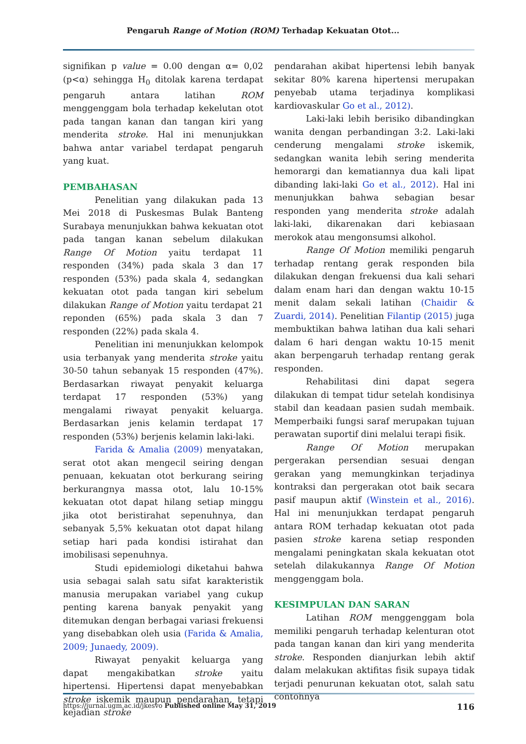Pengaruh Range of Motion (ROM) Terhadap Kekuatan Otot...
signifikan p value = 0.00 dengan α= 0,02 (p<α) sehingga H<sub>0</sub> ditolak karena terdapat pengaruh antara latihan ROM menggenggam bola terhadap kekelutan otot pada tangan kanan dan tangan kiri yang menderita stroke. Hal ini menunjukkan bahwa antar variabel terdapat pengaruh yang kuat.
PEMBAHASAN
Penelitian yang dilakukan pada 13 Mei 2018 di Puskesmas Bulak Banteng Surabaya menunjukkan bahwa kekuatan otot pada tangan kanan sebelum dilakukan Range Of Motion yaitu terdapat 11 responden (34%) pada skala 3 dan 17 responden (53%) pada skala 4, sedangkan kekuatan otot pada tangan kiri sebelum dilakukan Range of Motion yaitu terdapat 21 reponden (65%) pada skala 3 dan 7 responden (22%) pada skala 4.
Penelitian ini menunjukkan kelompok usia terbanyak yang menderita stroke yaitu 30-50 tahun sebanyak 15 responden (47%). Berdasarkan riwayat penyakit keluarga terdapat 17 responden (53%) yang mengalami riwayat penyakit keluarga. Berdasarkan jenis kelamin terdapat 17 responden (53%) berjenis kelamin laki-laki.
Farida & Amalia (2009) menyatakan, serat otot akan mengecil seiring dengan penuaan, kekuatan otot berkurang seiring berkurangnya massa otot, lalu 10-15% kekuatan otot dapat hilang setiap minggu jika otot beristirahat sepenuhnya, dan sebanyak 5,5% kekuatan otot dapat hilang setiap hari pada kondisi istirahat dan imobilisasi sepenuhnya.
Studi epidemiologi diketahui bahwa usia sebagai salah satu sifat karakteristik manusia merupakan variabel yang cukup penting karena banyak penyakit yang ditemukan dengan berbagai variasi frekuensi yang disebabkan oleh usia (Farida & Amalia, 2009; Junaedy, 2009).
Riwayat penyakit keluarga yang dapat mengakibatkan stroke yaitu hipertensi. Hipertensi dapat menyebabkan stroke iskemik maupun pendarahan, tetapi kejadian stroke
pendarahan akibat hipertensi lebih banyak sekitar 80% karena hipertensi merupakan penyebab utama terjadinya komplikasi kardiovaskular Go et al., 2012).
Laki-laki lebih berisiko dibandingkan wanita dengan perbandingan 3:2. Laki-laki cenderung mengalami stroke iskemik, sedangkan wanita lebih sering menderita hemorargi dan kematiannya dua kali lipat dibanding laki-laki Go et al., 2012). Hal ini menunjukkan bahwa sebagian besar responden yang menderita stroke adalah laki-laki, dikarenakan dari kebiasaan merokok atau mengonsumsi alkohol.
Range Of Motion memiliki pengaruh terhadap rentang gerak responden bila dilakukan dengan frekuensi dua kali sehari dalam enam hari dan dengan waktu 10-15 menit dalam sekali latihan (Chaidir & Zuardi, 2014). Penelitian Filantip (2015) juga membuktikan bahwa latihan dua kali sehari dalam 6 hari dengan waktu 10-15 menit akan berpengaruh terhadap rentang gerak responden.
Rehabilitasi dini dapat segera dilakukan di tempat tidur setelah kondisinya stabil dan keadaan pasien sudah membaik. Memperbaiki fungsi saraf merupakan tujuan perawatan suportif dini melalui terapi fisik.
Range Of Motion merupakan pergerakan persendian sesuai dengan gerakan yang memungkinkan terjadinya kontraksi dan pergerakan otot baik secara pasif maupun aktif (Winstein et al., 2016). Hal ini menunjukkan terdapat pengaruh antara ROM terhadap kekuatan otot pada pasien stroke karena setiap responden mengalami peningkatan skala kekuatan otot setelah dilakukannya Range Of Motion menggenggam bola.
KESIMPULAN DAN SARAN
Latihan ROM menggenggam bola memiliki pengaruh terhadap kelenturan otot pada tangan kanan dan kiri yang menderita stroke. Responden dianjurkan lebih aktif dalam melakukan aktifitas fisik supaya tidak terjadi penurunan kekuatan otot, salah satu contohnya
https://jurnal.ugm.ac.id/jkesvo Published online May 31, 2019 116